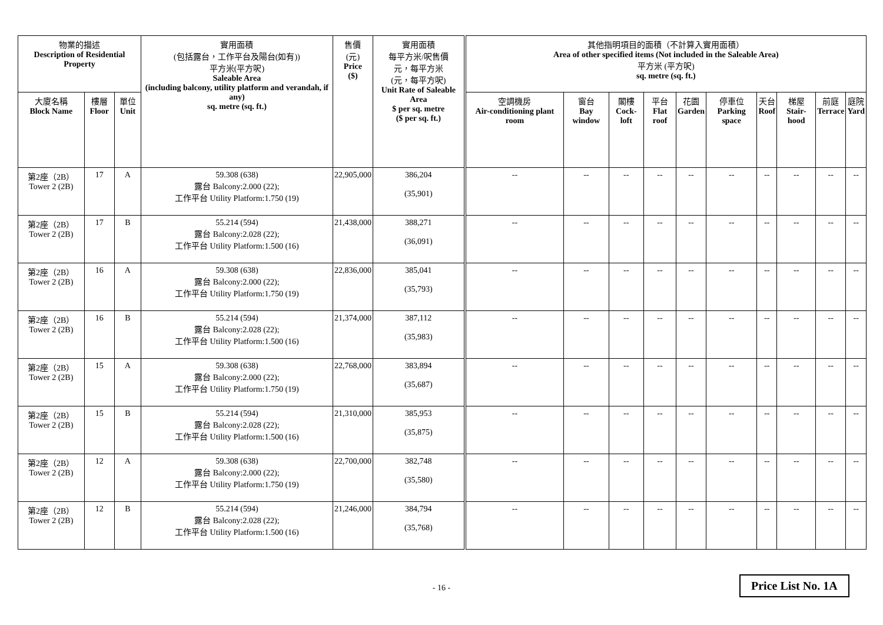| 物業的描述 Description of Residential Property | | | 實用面積 (包括露台，工作平台及陽台(如有)) 平方米(平方呎) Saleable Area (including balcony, utility platform and verandah, if any) sq. metre (sq. ft.) | 售價 (元) Price ($) | 實用面積 每平方米/呎售價 元，每平方米 (元，每平方呎) Unit Rate of Saleable Area $ per sq. metre ($ per sq. ft.) | 其他指明項目的面積（不計算入實用面積） Area of other specified items (Not included in the Saleable Area) 平方米 (平方呎) sq. metre (sq. ft.) | | | | | | | | | |
| --- | --- | --- | --- | --- | --- | --- | --- | --- | --- | --- | --- | --- | --- | --- | --- |
| 大廈名稱 Block Name | 樓層 Floor | 單位 Unit | | | | 空調機房 Air-conditioning plant room | 窗台 Bay window | 閣樓 Cock-loft | 平台 Flat roof | 花園 Garden | 停車位 Parking space | 天台 Roof | 梯屋 Stair-hood | 前庭 Terrace | 庭院 Yard |
| 第2座（2B） Tower 2 (2B) | 17 | A | 59.308 (638) 露台 Balcony:2.000 (22); 工作平台 Utility Platform:1.750 (19) | 22,905,000 | 386,204 (35,901) | -- | -- | -- | -- | -- | -- | -- | -- | -- | -- |
| 第2座（2B） Tower 2 (2B) | 17 | B | 55.214 (594) 露台 Balcony:2.028 (22); 工作平台 Utility Platform:1.500 (16) | 21,438,000 | 388,271 (36,091) | -- | -- | -- | -- | -- | -- | -- | -- | -- | -- |
| 第2座（2B） Tower 2 (2B) | 16 | A | 59.308 (638) 露台 Balcony:2.000 (22); 工作平台 Utility Platform:1.750 (19) | 22,836,000 | 385,041 (35,793) | -- | -- | -- | -- | -- | -- | -- | -- | -- | -- |
| 第2座（2B） Tower 2 (2B) | 16 | B | 55.214 (594) 露台 Balcony:2.028 (22); 工作平台 Utility Platform:1.500 (16) | 21,374,000 | 387,112 (35,983) | -- | -- | -- | -- | -- | -- | -- | -- | -- | -- |
| 第2座（2B） Tower 2 (2B) | 15 | A | 59.308 (638) 露台 Balcony:2.000 (22); 工作平台 Utility Platform:1.750 (19) | 22,768,000 | 383,894 (35,687) | -- | -- | -- | -- | -- | -- | -- | -- | -- | -- |
| 第2座（2B） Tower 2 (2B) | 15 | B | 55.214 (594) 露台 Balcony:2.028 (22); 工作平台 Utility Platform:1.500 (16) | 21,310,000 | 385,953 (35,875) | -- | -- | -- | -- | -- | -- | -- | -- | -- | -- |
| 第2座（2B） Tower 2 (2B) | 12 | A | 59.308 (638) 露台 Balcony:2.000 (22); 工作平台 Utility Platform:1.750 (19) | 22,700,000 | 382,748 (35,580) | -- | -- | -- | -- | -- | -- | -- | -- | -- | -- |
| 第2座（2B） Tower 2 (2B) | 12 | B | 55.214 (594) 露台 Balcony:2.028 (22); 工作平台 Utility Platform:1.500 (16) | 21,246,000 | 384,794 (35,768) | -- | -- | -- | -- | -- | -- | -- | -- | -- | -- |
- 16 - Price List No. 1A